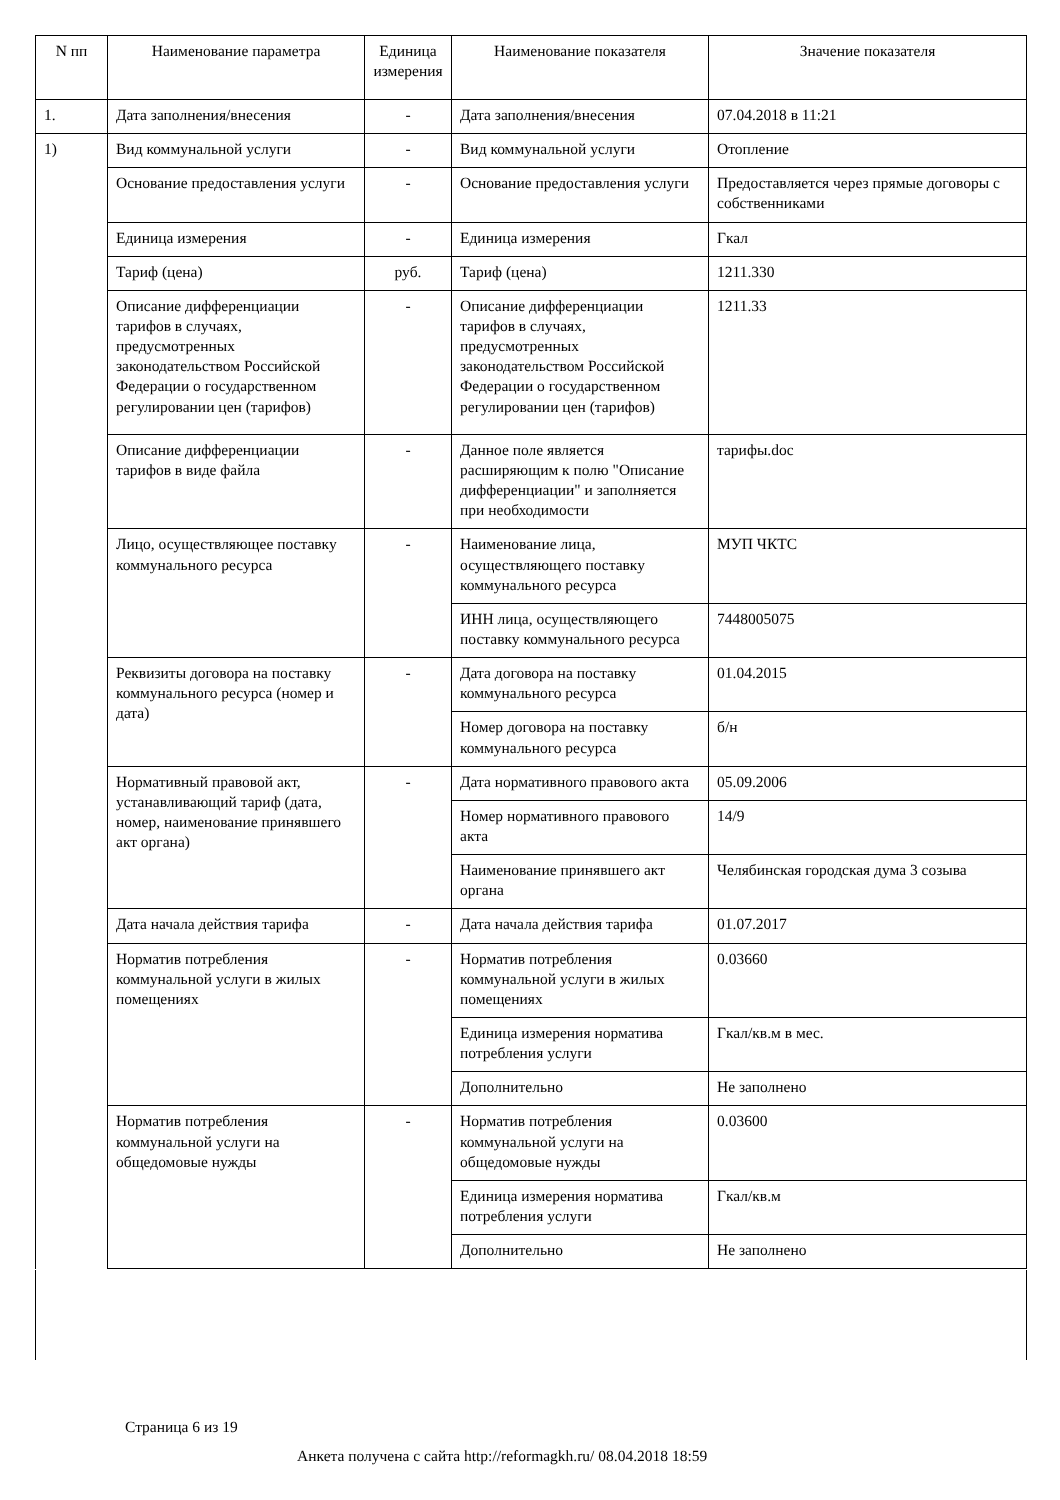| N пп | Наименование параметра | Единица измерения | Наименование показателя | Значение показателя |
| --- | --- | --- | --- | --- |
| 1. | Дата заполнения/внесения | - | Дата заполнения/внесения | 07.04.2018 в 11:21 |
| 1) | Вид коммунальной услуги | - | Вид коммунальной услуги | Отопление |
| | Основание предоставления услуги | - | Основание предоставления услуги | Предоставляется через прямые договоры с собственниками |
| | Единица измерения | - | Единица измерения | Гкал |
| | Тариф (цена) | руб. | Тариф (цена) | 1211.330 |
| | Описание дифференциации тарифов в случаях, предусмотренных законодательством Российской Федерации о государственном регулировании цен (тарифов) | - | Описание дифференциации тарифов в случаях, предусмотренных законодательством Российской Федерации о государственном регулировании цен (тарифов) | 1211.33 |
| | Описание дифференциации тарифов в виде файла | - | Данное поле является расширяющим к полю "Описание дифференциации" и заполняется при необходимости | тарифы.doc |
| | Лицо, осуществляющее поставку коммунального ресурса | - | Наименование лица, осуществляющего поставку коммунального ресурса | МУП ЧКТС |
| | | | ИНН лица, осуществляющего поставку коммунального ресурса | 7448005075 |
| | Реквизиты договора на поставку коммунального ресурса (номер и дата) | - | Дата договора на поставку коммунального ресурса | 01.04.2015 |
| | | | Номер договора на поставку коммунального ресурса | б/н |
| | Нормативный правовой акт, устанавливающий тариф (дата, номер, наименование принявшего акт органа) | - | Дата нормативного правового акта | 05.09.2006 |
| | | | Номер нормативного правового акта | 14/9 |
| | | | Наименование принявшего акт органа | Челябинская городская дума 3 созыва |
| | Дата начала действия тарифа | - | Дата начала действия тарифа | 01.07.2017 |
| | Норматив потребления коммунальной услуги в жилых помещениях | - | Норматив потребления коммунальной услуги в жилых помещениях | 0.03660 |
| | | | Единица измерения норматива потребления услуги | Гкал/кв.м в мес. |
| | | | Дополнительно | Не заполнено |
| | Норматив потребления коммунальной услуги на общедомовые нужды | - | Норматив потребления коммунальной услуги на общедомовые нужды | 0.03600 |
| | | | Единица измерения норматива потребления услуги | Гкал/кв.м |
| | | | Дополнительно | Не заполнено |
Страница 6 из 19
Анкета получена с сайта http://reformagkh.ru/ 08.04.2018 18:59